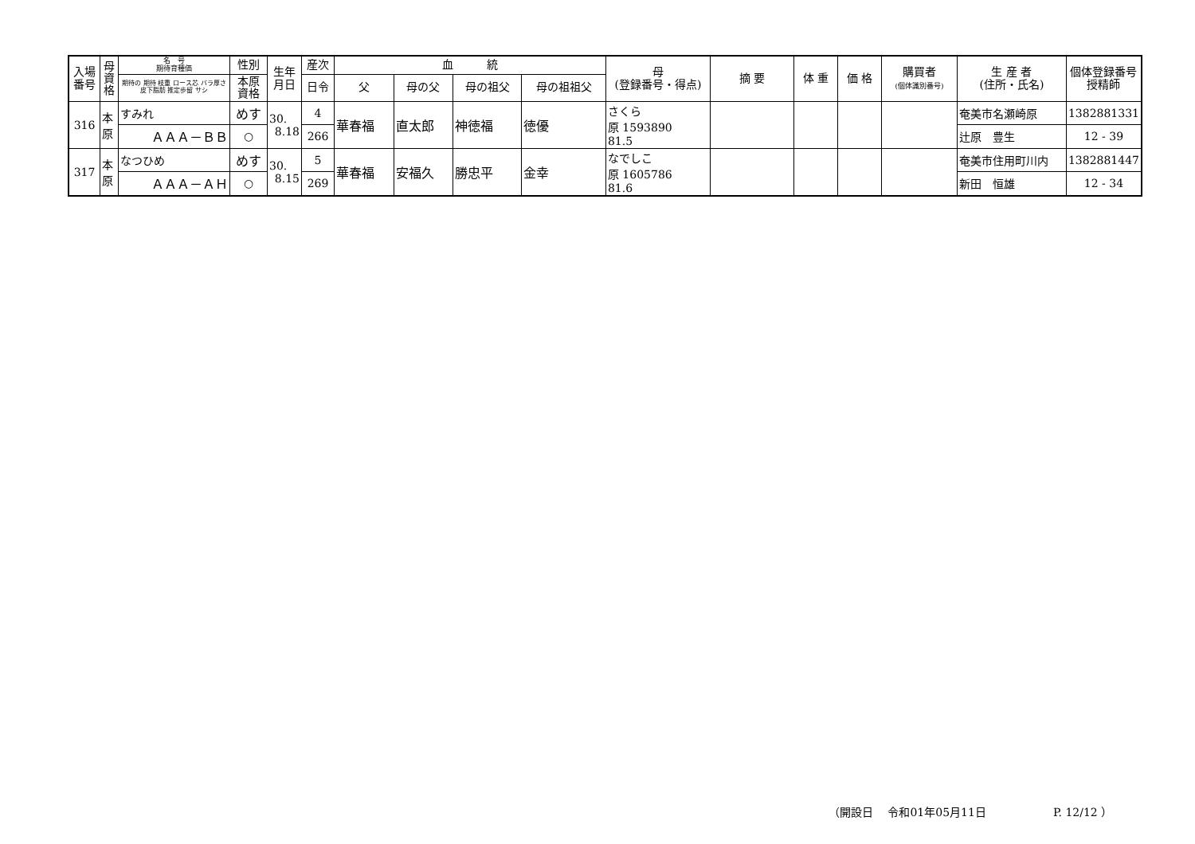| 入場 番号 | 母 資 格 | 名 号 期待育種価 | 性別 | 生年 月日 | 産次 | 血 統 | | | | 母 (登録番号・得点) | 摘 要 | 体 重 | 価 格 | 購買者 (個体識別番号) | 生 産 者 (住所・氏名) | 個体登録番号 授精師 |
| --- | --- | --- | --- | --- | --- | --- | --- | --- | --- | --- | --- | --- | --- | --- | --- | --- |
| | | 期待の 期待 枝重 ロース芯 バラ厚さ 皮下脂肪 推定歩留 サシ | 本原 資格 | | 日令 | 父 | 母の父 | 母の祖父 | 母の祖祖父 | | | | | | | |
| 316 | 本 原 | すみれ | めす | 30. 8.18 | 4 | 華春福 | 直太郎 | 神徳福 | 徳優 | さくら 原 1593890 81.5 | | | | | 奄美市名瀬崎原 | 1382881331 |
| | | ＡＡＡ－ＢＢ | ○ | | 266 | | | | | | | | | | 辻原 豊生 | 12 - 39 |
| 317 | 本 原 | なつひめ | めす | 30. 8.15 | 5 | 華春福 | 安福久 | 勝忠平 | 金幸 | なでしこ 原 1605786 81.6 | | | | | 奄美市住用町川内 | 1382881447 |
| | | ＡＡＡ－ＡＨ | ○ | | 269 | | | | | | | | | | 新田 恒雄 | 12 - 34 |
（開設日　 令和01年05月11日　　　　　　P. 12/12 ）